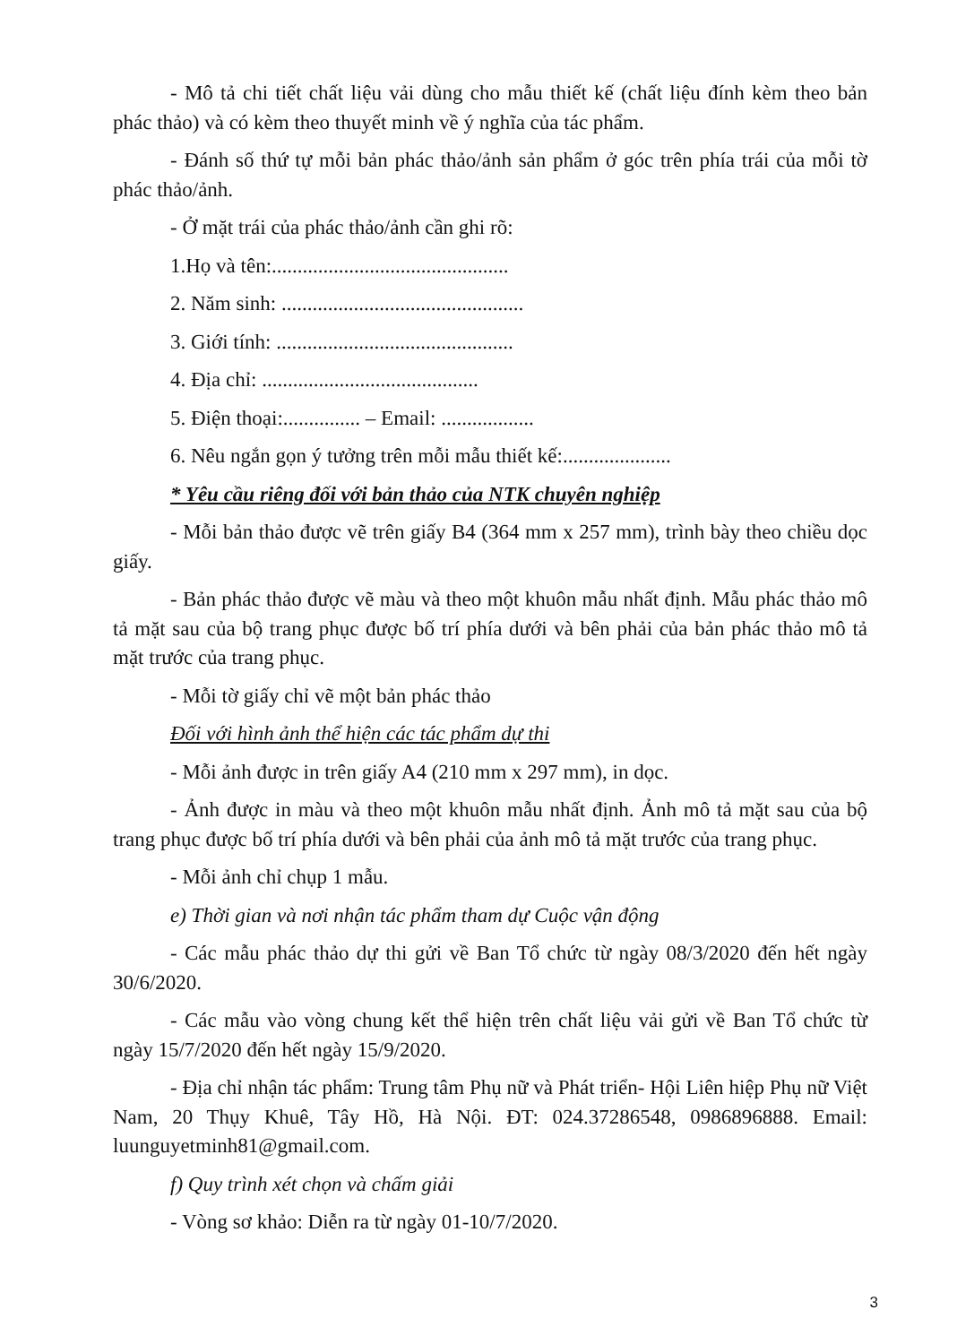- Mô tả chi tiết chất liệu vải dùng cho mẫu thiết kế (chất liệu đính kèm theo bản phác thảo) và có kèm theo thuyết minh về ý nghĩa của tác phẩm.
- Đánh số thứ tự mỗi bản phác thảo/ảnh sản phẩm ở góc trên phía trái của mỗi tờ phác thảo/ảnh.
- Ở mặt trái của phác thảo/ảnh cần ghi rõ:
1.Họ và tên:..............................................
2. Năm sinh: ...............................................
3. Giới tính: ..............................................
4. Địa chỉ: ..........................................
5. Điện thoại:............... – Email: ..................
6. Nêu ngắn gọn ý tưởng trên mỗi mẫu thiết kế:.....................
* Yêu cầu riêng đối với bản thảo của NTK chuyên nghiệp
- Mỗi bản thảo được vẽ trên giấy B4 (364 mm x 257 mm), trình bày theo chiều dọc giấy.
- Bản phác thảo được vẽ màu và theo một khuôn mẫu nhất định. Mẫu phác thảo mô tả mặt sau của bộ trang phục được bố trí phía dưới và bên phải của bản phác thảo mô tả mặt trước của trang phục.
- Mỗi tờ giấy chỉ vẽ một bản phác thảo
Đối với hình ảnh thể hiện các tác phẩm dự thi
- Mỗi ảnh được in trên giấy A4 (210 mm x 297 mm), in dọc.
- Ảnh được in màu và theo một khuôn mẫu nhất định. Ảnh mô tả mặt sau của bộ trang phục được bố trí phía dưới và bên phải của ảnh mô tả mặt trước của trang phục.
- Mỗi ảnh chỉ chụp 1 mẫu.
e) Thời gian và nơi nhận tác phẩm tham dự Cuộc vận động
- Các mẫu phác thảo dự thi gửi về Ban Tổ chức từ ngày 08/3/2020 đến hết ngày 30/6/2020.
- Các mẫu vào vòng chung kết thể hiện trên chất liệu vải gửi về Ban Tổ chức từ ngày 15/7/2020 đến hết ngày 15/9/2020.
- Địa chỉ nhận tác phẩm: Trung tâm Phụ nữ và Phát triển- Hội Liên hiệp Phụ nữ Việt Nam, 20 Thụy Khuê, Tây Hồ, Hà Nội. ĐT: 024.37286548, 0986896888. Email: luunguyetminh81@gmail.com.
f) Quy trình xét chọn và chấm giải
- Vòng sơ khảo: Diễn ra từ ngày 01-10/7/2020.
3